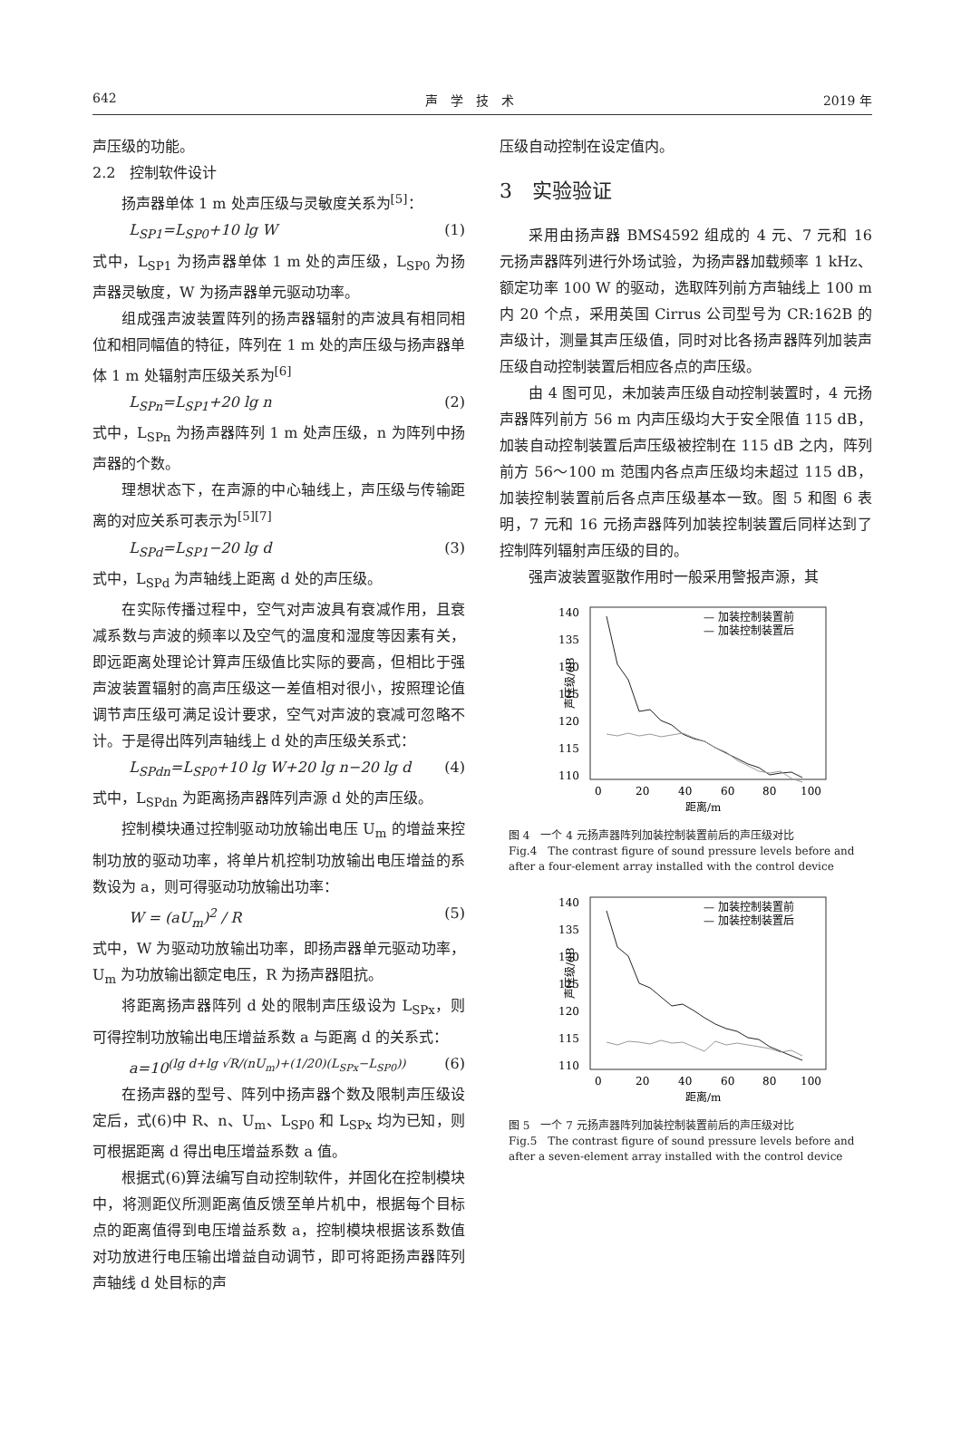642 声　学　技　术 2019 年
声压级的功能。
2.2　控制软件设计
扬声器单体 1 m 处声压级与灵敏度关系为<sup>[5]</sup>：
L<sub>SP1</sub>=L<sub>SP0</sub>+10 lg W (1)
式中，L<sub>SP1</sub> 为扬声器单体 1 m 处的声压级，L<sub>SP0</sub> 为扬声器灵敏度，W 为扬声器单元驱动功率。
组成强声波装置阵列的扬声器辐射的声波具有相同相位和相同幅值的特征，阵列在 1 m 处的声压级与扬声器单体 1 m 处辐射声压级关系为<sup>[6]</sup>
L<sub>SPn</sub>=L<sub>SP1</sub>+20 lg n (2)
式中，L<sub>SPn</sub> 为扬声器阵列 1 m 处声压级，n 为阵列中扬声器的个数。
理想状态下，在声源的中心轴线上，声压级与传输距离的对应关系可表示为<sup>[5][7]</sup>
L<sub>SPd</sub>=L<sub>SP1</sub>−20 lg d (3)
式中，L<sub>SPd</sub> 为声轴线上距离 d 处的声压级。
在实际传播过程中，空气对声波具有衰减作用，且衰减系数与声波的频率以及空气的温度和湿度等因素有关，即远距离处理论计算声压级值比实际的要高，但相比于强声波装置辐射的高声压级这一差值相对很小，按照理论值调节声压级可满足设计要求，空气对声波的衰减可忽略不计。于是得出阵列声轴线上 d 处的声压级关系式：
L<sub>SPdn</sub>=L<sub>SP0</sub>+10 lg W+20 lg n−20 lg d (4)
式中，L<sub>SPdn</sub> 为距离扬声器阵列声源 d 处的声压级。
控制模块通过控制驱动功放输出电压 U<sub>m</sub> 的增益来控制功放的驱动功率，将单片机控制功放输出电压增益的系数设为 a，则可得驱动功放输出功率：
W = (aU<sub>m</sub>)<sup>2</sup> / R (5)
式中，W 为驱动功放输出功率，即扬声器单元驱动功率，U<sub>m</sub> 为功放输出额定电压，R 为扬声器阻抗。
将距离扬声器阵列 d 处的限制声压级设为 L<sub>SPx</sub>，则可得控制功放输出电压增益系数 a 与距离 d 的关系式：
a=10<sup>(lg d+lg √R/(nU<sub>m</sub>)+(1/20)(L<sub>SPx</sub>−L<sub>SP0</sub>))</sup> (6)
在扬声器的型号、阵列中扬声器个数及限制声压级设定后，式(6)中 R、n、U<sub>m</sub>、L<sub>SP0</sub> 和 L<sub>SPx</sub> 均为已知，则可根据距离 d 得出电压增益系数 a 值。
根据式(6)算法编写自动控制软件，并固化在控制模块中，将测距仪所测距离值反馈至单片机中，根据每个目标点的距离值得到电压增益系数 a，控制模块根据该系数值对功放进行电压输出增益自动调节，即可将距扬声器阵列声轴线 d 处目标的声
压级自动控制在设定值内。
3　实验验证
采用由扬声器 BMS4592 组成的 4 元、7 元和 16 元扬声器阵列进行外场试验，为扬声器加载频率 1 kHz、额定功率 100 W 的驱动，选取阵列前方声轴线上 100 m 内 20 个点，采用英国 Cirrus 公司型号为 CR:162B 的声级计，测量其声压级值，同时对比各扬声器阵列加装声压级自动控制装置后相应各点的声压级。
由 4 图可见，未加装声压级自动控制装置时，4 元扬声器阵列前方 56 m 内声压级均大于安全限值 115 dB，加装自动控制装置后声压级被控制在 115 dB 之内，阵列前方 56～100 m 范围内各点声压级均未超过 115 dB，加装控制装置前后各点声压级基本一致。图 5 和图 6 表明，7 元和 16 元扬声器阵列加装控制装置后同样达到了控制阵列辐射声压级的目的。
强声波装置驱散作用时一般采用警报声源，其
140
135
130
125
120
115
110
声压级/dB
0
20
40
60
80
100
距离/m
— 加装控制装置前
— 加装控制装置后
图 4　一个 4 元扬声器阵列加装控制装置前后的声压级对比
Fig.4　The contrast figure of sound pressure levels before and after a four-element array installed with the control device
140
135
130
125
120
115
110
声压级/dB
0
20
40
60
80
100
距离/m
— 加装控制装置前
— 加装控制装置后
图 5　一个 7 元扬声器阵列加装控制装置前后的声压级对比
Fig.5　The contrast figure of sound pressure levels before and after a seven-element array installed with the control device